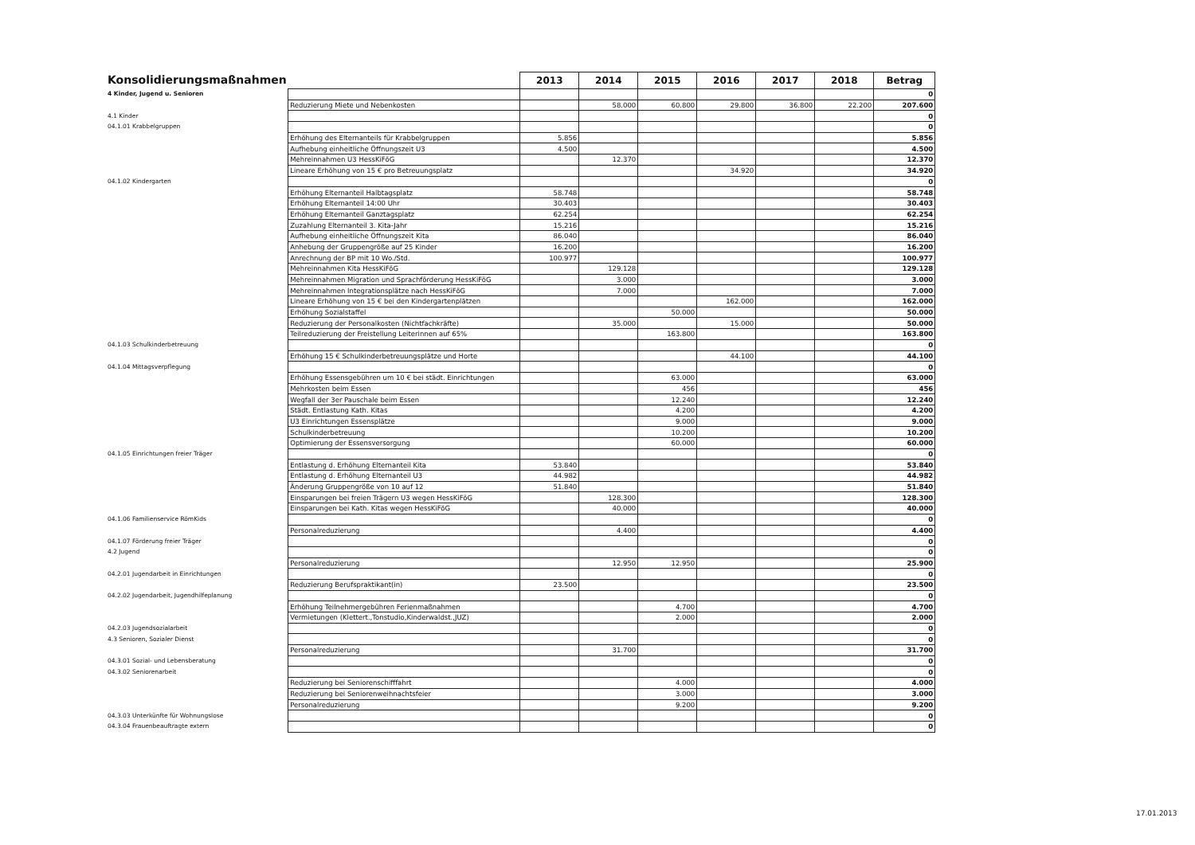| Konsolidierungsmaßnahmen | | 2013 | 2014 | 2015 | 2016 | 2017 | 2018 | Betrag |
| 4 Kinder, Jugend u. Senioren | | | | | | | | 0 |
| | Reduzierung Miete und Nebenkosten | | 58.000 | 60.800 | 29.800 | 36.800 | 22.200 | 207.600 |
| 4.1 Kinder | | | | | | | | 0 |
| 04.1.01 Krabbelgruppen | | | | | | | | 0 |
| | Erhöhung des Elternanteils für Krabbelgruppen | 5.856 | | | | | | 5.856 |
| | Aufhebung einheitliche Öffnungszeit U3 | 4.500 | | | | | | 4.500 |
| | Mehreinnahmen U3 HessKiFöG | | 12.370 | | | | | 12.370 |
| | Lineare Erhöhung von 15 € pro Betreuungsplatz | | | | 34.920 | | | 34.920 |
| 04.1.02 Kindergarten | | | | | | | | 0 |
| | Erhöhung Elternanteil Halbtagsplatz | 58.748 | | | | | | 58.748 |
| | Erhöhung Elternanteil 14:00 Uhr | 30.403 | | | | | | 30.403 |
| | Erhöhung Elternanteil Ganztagsplatz | 62.254 | | | | | | 62.254 |
| | Zuzahlung Elternanteil 3. Kita-Jahr | 15.216 | | | | | | 15.216 |
| | Aufhebung einheitliche Öffnungszeit Kita | 86.040 | | | | | | 86.040 |
| | Anhebung der Gruppengröße auf 25 Kinder | 16.200 | | | | | | 16.200 |
| | Anrechnung der BP mit 10 Wo./Std. | 100.977 | | | | | | 100.977 |
| | Mehreinnahmen Kita HessKiFöG | | 129.128 | | | | | 129.128 |
| | Mehreinnahmen Migration und Sprachförderung HessKiFöG | | 3.000 | | | | | 3.000 |
| | Mehreinnahmen Integrationsplätze nach HessKiFöG | | 7.000 | | | | | 7.000 |
| | Lineare Erhöhung von 15 € bei den Kindergartenplätzen | | | | 162.000 | | | 162.000 |
| | Erhöhung Sozialstaffel | | | 50.000 | | | | 50.000 |
| | Reduzierung der Personalkosten (Nichtfachkräfte) | | 35.000 | | 15.000 | | | 50.000 |
| | Teilreduzierung der Freistellung Leiterinnen auf 65% | | | 163.800 | | | | 163.800 |
| 04.1.03 Schulkinderbetreuung | | | | | | | | 0 |
| | Erhöhung 15 € Schulkinderbetreuungsplätze und Horte | | | | 44.100 | | | 44.100 |
| 04.1.04 Mittagsverpflegung | | | | | | | | 0 |
| | Erhöhung Essensgebühren um 10 € bei städt. Einrichtungen | | | 63.000 | | | | 63.000 |
| | Mehrkosten beim Essen | | | 456 | | | | 456 |
| | Wegfall der 3er Pauschale beim Essen | | | 12.240 | | | | 12.240 |
| | Städt. Entlastung Kath. Kitas | | | 4.200 | | | | 4.200 |
| | U3 Einrichtungen Essensplätze | | | 9.000 | | | | 9.000 |
| | Schulkinderbetreuung | | | 10.200 | | | | 10.200 |
| | Optimierung der Essensversorgung | | | 60.000 | | | | 60.000 |
| 04.1.05 Einrichtungen freier Träger | | | | | | | | 0 |
| | Entlastung d. Erhöhung Elternanteil Kita | 53.840 | | | | | | 53.840 |
| | Entlastung d. Erhöhung Elternanteil U3 | 44.982 | | | | | | 44.982 |
| | Änderung Gruppengröße von 10 auf 12 | 51.840 | | | | | | 51.840 |
| | Einsparungen bei freien Trägern U3 wegen HessKiFöG | | 128.300 | | | | | 128.300 |
| | Einsparungen bei Kath. Kitas wegen HessKiFöG | | 40.000 | | | | | 40.000 |
| 04.1.06 Familienservice RömKids | | | | | | | | 0 |
| | Personalreduzierung | | 4.400 | | | | | 4.400 |
| 04.1.07 Förderung freier Träger | | | | | | | | 0 |
| 4.2 Jugend | | | | | | | | 0 |
| | Personalreduzierung | | 12.950 | 12.950 | | | | 25.900 |
| 04.2.01 Jugendarbeit in Einrichtungen | | | | | | | | 0 |
| | Reduzierung Berufspraktikant(in) | 23.500 | | | | | | 23.500 |
| 04.2.02 Jugendarbeit, Jugendhilfeplanung | | | | | | | | 0 |
| | Erhöhung Teilnehmergebühren Ferienmaßnahmen | | | 4.700 | | | | 4.700 |
| | Vermietungen (Klettert.,Tonstudio,Kinderwaldst.,JUZ) | | | 2.000 | | | | 2.000 |
| 04.2.03 Jugendsozialarbeit | | | | | | | | 0 |
| 4.3 Senioren, Sozialer Dienst | | | | | | | | 0 |
| | Personalreduzierung | | 31.700 | | | | | 31.700 |
| 04.3.01 Sozial- und Lebensberatung | | | | | | | | 0 |
| 04.3.02 Seniorenarbeit | | | | | | | | 0 |
| | Reduzierung bei Seniorenschifffahrt | | | 4.000 | | | | 4.000 |
| | Reduzierung bei Seniorenweihnachtsfeier | | | 3.000 | | | | 3.000 |
| | Personalreduzierung | | | 9.200 | | | | 9.200 |
| 04.3.03 Unterkünfte für Wohnungslose | | | | | | | | 0 |
| 04.3.04 Frauenbeauftragte extern | | | | | | | | 0 |
17.01.2013